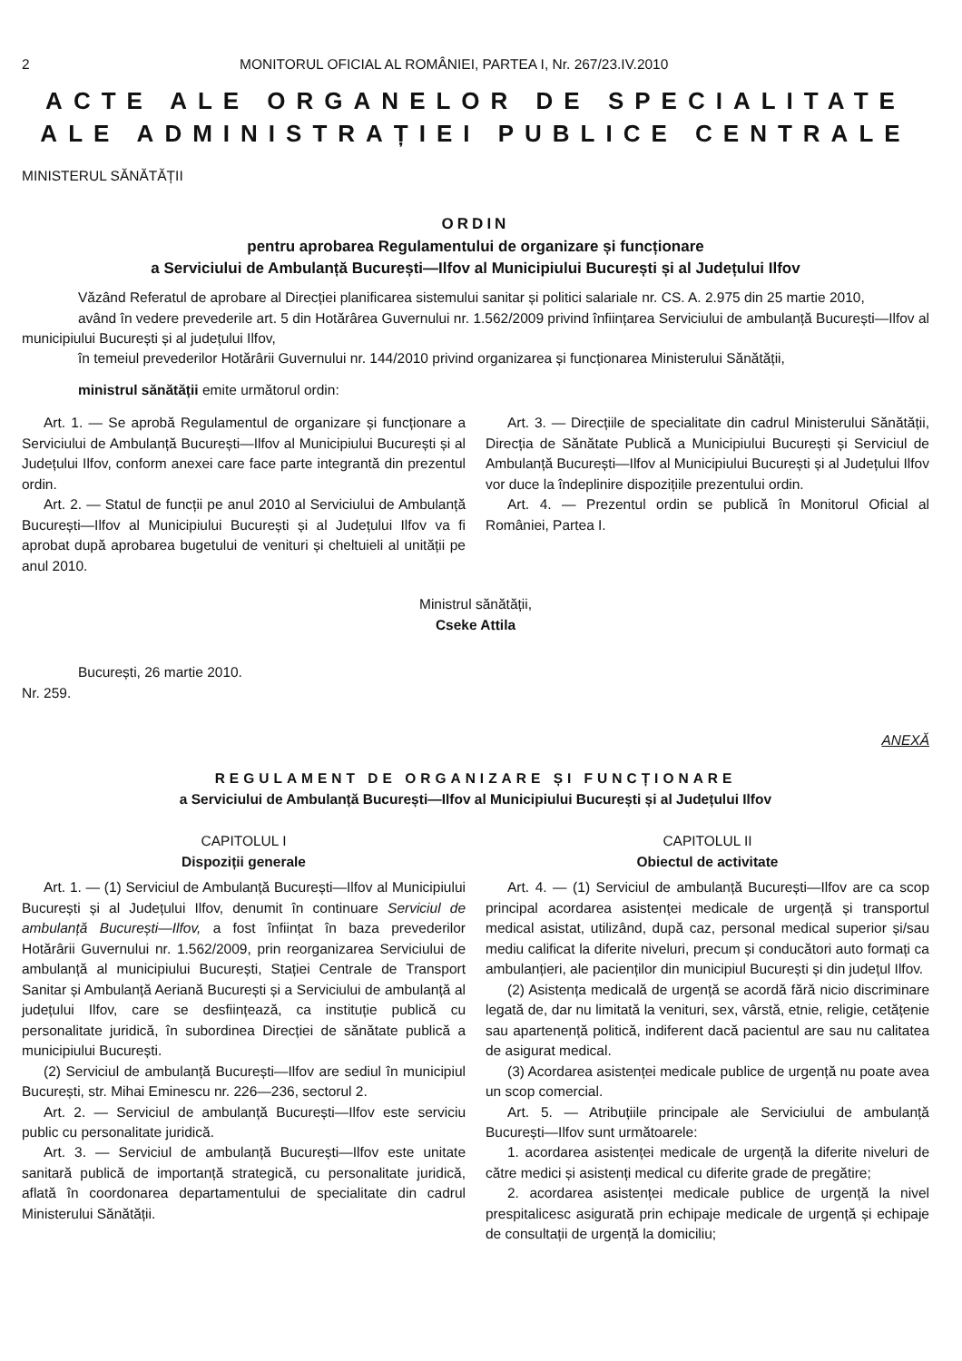2 MONITORUL OFICIAL AL ROMÂNIEI, PARTEA I, Nr. 267/23.IV.2010
ACTE ALE ORGANELOR DE SPECIALITATE
ALE ADMINISTRAȚIEI PUBLICE CENTRALE
MINISTERUL SĂNĂTĂȚII
ORDIN
pentru aprobarea Regulamentului de organizare și funcționare
a Serviciului de Ambulanță București—Ilfov al Municipiului București și al Județului Ilfov
Văzând Referatul de aprobare al Direcției planificarea sistemului sanitar și politici salariale nr. CS. A. 2.975 din 25 martie 2010,
având în vedere prevederile art. 5 din Hotărârea Guvernului nr. 1.562/2009 privind înființarea Serviciului de ambulanță București—Ilfov al municipiului București și al județului Ilfov,
în temeiul prevederilor Hotărârii Guvernului nr. 144/2010 privind organizarea și funcționarea Ministerului Sănătății,
ministrul sănătății emite următorul ordin:
Art. 1. — Se aprobă Regulamentul de organizare și funcționare a Serviciului de Ambulanță București—Ilfov al Municipiului București și al Județului Ilfov, conform anexei care face parte integrantă din prezentul ordin.
Art. 2. — Statul de funcții pe anul 2010 al Serviciului de Ambulanță București—Ilfov al Municipiului București și al Județului Ilfov va fi aprobat după aprobarea bugetului de venituri și cheltuieli al unității pe anul 2010.
Art. 3. — Direcțiile de specialitate din cadrul Ministerului Sănătății, Direcția de Sănătate Publică a Municipiului București și Serviciul de Ambulanță București—Ilfov al Municipiului București și al Județului Ilfov vor duce la îndeplinire dispozițiile prezentului ordin.
Art. 4. — Prezentul ordin se publică în Monitorul Oficial al României, Partea I.
Ministrul sănătății,
Cseke Attila
București, 26 martie 2010.
Nr. 259.
ANEXĂ
REGULAMENT DE ORGANIZARE ȘI FUNCȚIONARE
a Serviciului de Ambulanță București—Ilfov al Municipiului București și al Județului Ilfov
CAPITOLUL I
Dispoziții generale
Art. 1. — (1) Serviciul de Ambulanță București—Ilfov al Municipiului București și al Județului Ilfov, denumit în continuare Serviciul de ambulanță București—Ilfov, a fost înființat în baza prevederilor Hotărârii Guvernului nr. 1.562/2009, prin reorganizarea Serviciului de ambulanță al municipiului București, Stației Centrale de Transport Sanitar și Ambulanță Aeriană București și a Serviciului de ambulanță al județului Ilfov, care se desființează, ca instituție publică cu personalitate juridică, în subordinea Direcției de sănătate publică a municipiului București.
(2) Serviciul de ambulanță București—Ilfov are sediul în municipiul București, str. Mihai Eminescu nr. 226—236, sectorul 2.
Art. 2. — Serviciul de ambulanță București—Ilfov este serviciu public cu personalitate juridică.
Art. 3. — Serviciul de ambulanță București—Ilfov este unitate sanitară publică de importanță strategică, cu personalitate juridică, aflată în coordonarea departamentului de specialitate din cadrul Ministerului Sănătății.
CAPITOLUL II
Obiectul de activitate
Art. 4. — (1) Serviciul de ambulanță București—Ilfov are ca scop principal acordarea asistenței medicale de urgență și transportul medical asistat, utilizând, după caz, personal medical superior și/sau mediu calificat la diferite niveluri, precum și conducători auto formați ca ambulanțieri, ale pacienților din municipiul București și din județul Ilfov.
(2) Asistența medicală de urgență se acordă fără nicio discriminare legată de, dar nu limitată la venituri, sex, vârstă, etnie, religie, cetățenie sau apartenență politică, indiferent dacă pacientul are sau nu calitatea de asigurat medical.
(3) Acordarea asistenței medicale publice de urgență nu poate avea un scop comercial.
Art. 5. — Atribuțiile principale ale Serviciului de ambulanță București—Ilfov sunt următoarele:
1. acordarea asistenței medicale de urgență la diferite niveluri de către medici și asistenți medical cu diferite grade de pregătire;
2. acordarea asistenței medicale publice de urgență la nivel prespitalicesc asigurată prin echipaje medicale de urgență și echipaje de consultații de urgență la domiciliu;